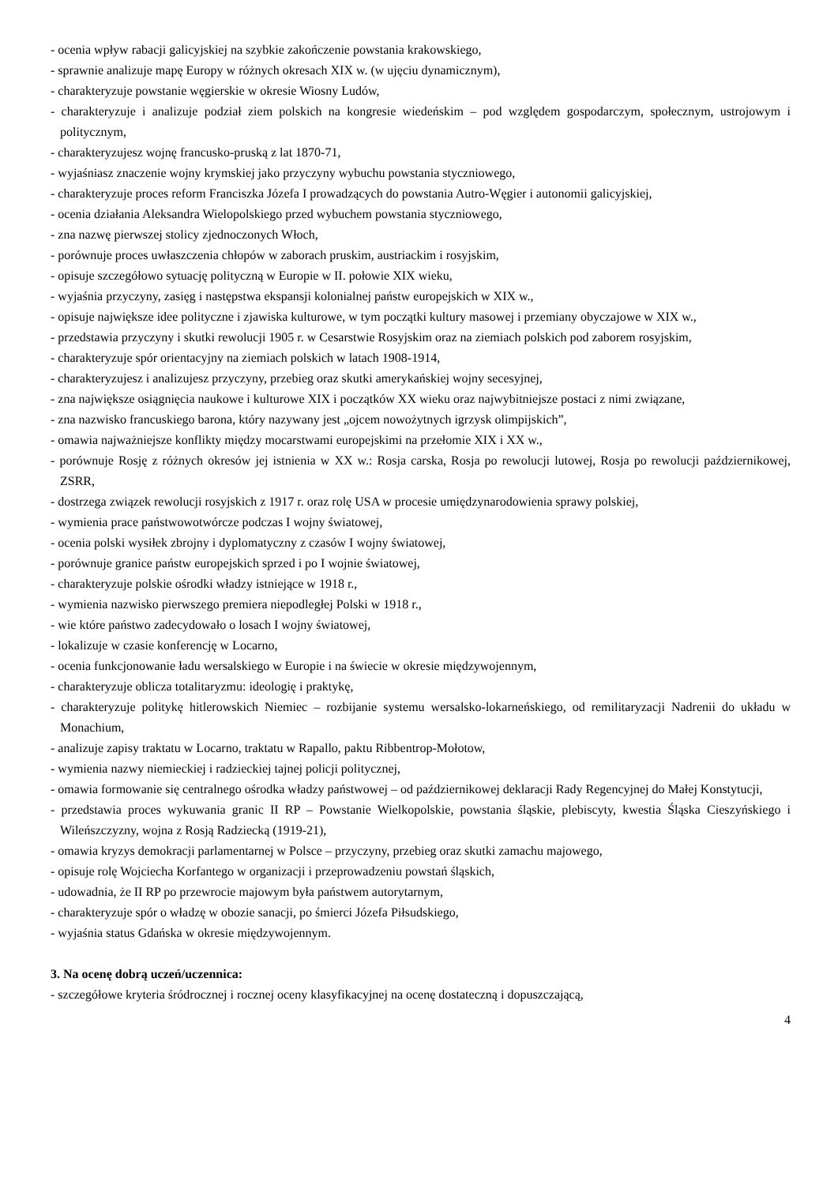- ocenia wpływ rabacji galicyjskiej na szybkie zakończenie powstania krakowskiego,
- sprawnie analizuje mapę Europy w różnych okresach XIX w. (w ujęciu dynamicznym),
- charakteryzuje powstanie węgierskie w okresie Wiosny Ludów,
- charakteryzuje i analizuje podział ziem polskich na kongresie wiedeńskim – pod względem gospodarczym, społecznym, ustrojowym i politycznym,
- charakteryzujesz wojnę francusko-pruską z lat 1870-71,
- wyjaśniasz znaczenie wojny krymskiej jako przyczyny wybuchu powstania styczniowego,
- charakteryzuje proces reform Franciszka Józefa I prowadzących do powstania Autro-Węgier i autonomii galicyjskiej,
- ocenia działania Aleksandra Wielopolskiego przed wybuchem powstania styczniowego,
- zna nazwę pierwszej stolicy zjednoczonych Włoch,
- porównuje proces uwłaszczenia chłopów w zaborach pruskim, austriackim i rosyjskim,
- opisuje szczegółowo sytuację polityczną w Europie w II. połowie XIX wieku,
- wyjaśnia przyczyny, zasięg i następstwa ekspansji kolonialnej państw europejskich w XIX w.,
- opisuje największe idee polityczne i zjawiska kulturowe, w tym początki kultury masowej i przemiany obyczajowe w XIX w.,
- przedstawia przyczyny i skutki rewolucji 1905 r. w Cesarstwie Rosyjskim oraz na ziemiach polskich pod zaborem rosyjskim,
- charakteryzuje spór orientacyjny na ziemiach polskich w latach 1908-1914,
- charakteryzujesz i analizujesz przyczyny, przebieg oraz skutki amerykańskiej wojny secesyjnej,
- zna największe osiągnięcia naukowe i kulturowe XIX i początków XX wieku oraz najwybitniejsze postaci z nimi związane,
- zna nazwisko francuskiego barona, który nazywany jest „ojcem nowożytnych igrzysk olimpijskich”,
- omawia najważniejsze konflikty między mocarstwami europejskimi na przełomie XIX i XX w.,
- porównuje Rosję z różnych okresów jej istnienia w XX w.: Rosja carska, Rosja po rewolucji lutowej, Rosja po rewolucji październikowej, ZSRR,
- dostrzega związek rewolucji rosyjskich z 1917 r. oraz rolę USA w procesie umiędzynarodowienia sprawy polskiej,
- wymienia prace państwowotwórcze podczas I wojny światowej,
- ocenia polski wysiłek zbrojny i dyplomatyczny z czasów I wojny światowej,
- porównuje granice państw europejskich sprzed i po I wojnie światowej,
- charakteryzuje polskie ośrodki władzy istniejące w 1918 r.,
- wymienia nazwisko pierwszego premiera niepodległej Polski w 1918 r.,
- wie które państwo zadecydowało o losach I wojny światowej,
- lokalizuje w czasie konferencję w Locarno,
- ocenia funkcjonowanie ładu wersalskiego w Europie i na świecie w okresie międzywojennym,
- charakteryzuje oblicza totalitaryzmu: ideologię i praktykę,
- charakteryzuje politykę hitlerowskich Niemiec – rozbijanie systemu wersalsko-lokarneńskiego, od remilitaryzacji Nadrenii do układu w Monachium,
- analizuje zapisy traktatu w Locarno, traktatu w Rapallo, paktu Ribbentrop-Mołotow,
- wymienia nazwy niemieckiej i radzieckiej tajnej policji politycznej,
- omawia formowanie się centralnego ośrodka władzy państwowej – od październikowej deklaracji Rady Regencyjnej do Małej Konstytucji,
- przedstawia proces wykuwania granic II RP – Powstanie Wielkopolskie, powstania śląskie, plebiscyty, kwestia Śląska Cieszyńskiego i Wileńszczyzny, wojna z Rosją Radziecką (1919-21),
- omawia kryzys demokracji parlamentarnej w Polsce – przyczyny, przebieg oraz skutki zamachu majowego,
- opisuje rolę Wojciecha Korfantego w organizacji i przeprowadzeniu powstań śląskich,
- udowadnia, że II RP po przewrocie majowym była państwem autorytarnym,
- charakteryzuje spór o władzę w obozie sanacji, po śmierci Józefa Piłsudskiego,
- wyjaśnia status Gdańska w okresie międzywojennym.
3. Na ocenę dobrą uczeń/uczennica:
- szczegółowe kryteria śródrocznej i rocznej oceny klasyfikacyjnej na ocenę dostateczną i dopuszczającą,
4